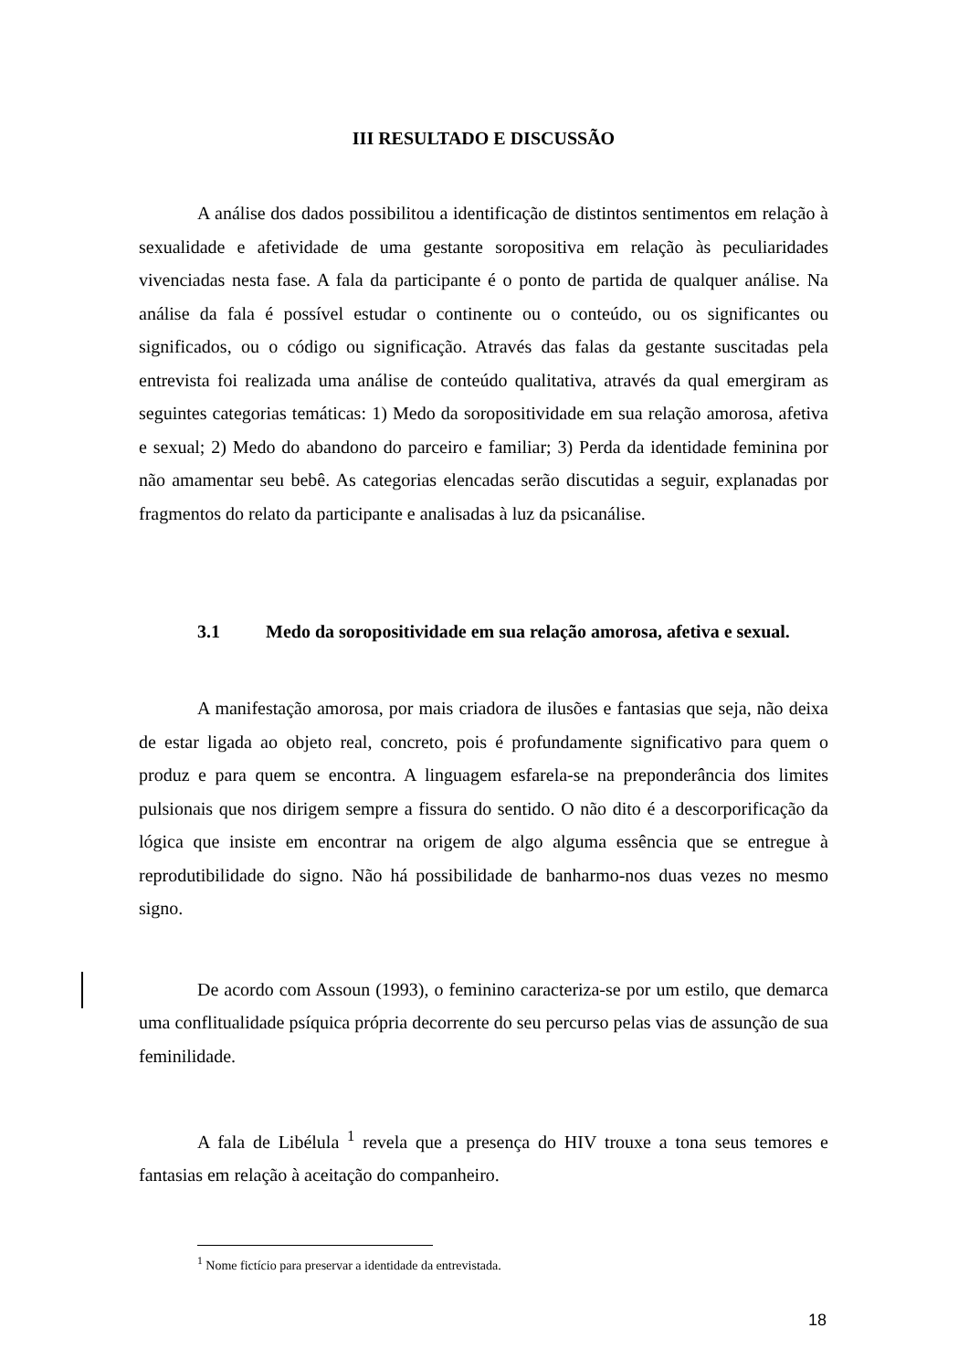III RESULTADO E DISCUSSÃO
A análise dos dados possibilitou a identificação de distintos sentimentos em relação à sexualidade e afetividade de uma gestante soropositiva em relação às peculiaridades vivenciadas nesta fase. A fala da participante é o ponto de partida de qualquer análise. Na análise da fala é possível estudar o continente ou o conteúdo, ou os significantes ou significados, ou o código ou significação. Através das falas da gestante suscitadas pela entrevista foi realizada uma análise de conteúdo qualitativa, através da qual emergiram as seguintes categorias temáticas: 1) Medo da soropositividade em sua relação amorosa, afetiva e sexual; 2) Medo do abandono do parceiro e familiar; 3) Perda da identidade feminina por não amamentar seu bebê. As categorias elencadas serão discutidas a seguir, explanadas por fragmentos do relato da participante e analisadas à luz da psicanálise.
3.1 Medo da soropositividade em sua relação amorosa, afetiva e sexual.
A manifestação amorosa, por mais criadora de ilusões e fantasias que seja, não deixa de estar ligada ao objeto real, concreto, pois é profundamente significativo para quem o produz e para quem se encontra. A linguagem esfarela-se na preponderância dos limites pulsionais que nos dirigem sempre a fissura do sentido. O não dito é a descorporificação da lógica que insiste em encontrar na origem de algo alguma essência que se entregue à reprodutibilidade do signo. Não há possibilidade de banharmo-nos duas vezes no mesmo signo.
De acordo com Assoun (1993), o feminino caracteriza-se por um estilo, que demarca uma conflitualidade psíquica própria decorrente do seu percurso pelas vias de assunção de sua feminilidade.
A fala de Libélula <sup>1</sup> revela que a presença do HIV trouxe a tona seus temores e fantasias em relação à aceitação do companheiro.
<sup>1</sup> Nome fictício para preservar a identidade da entrevistada.
18